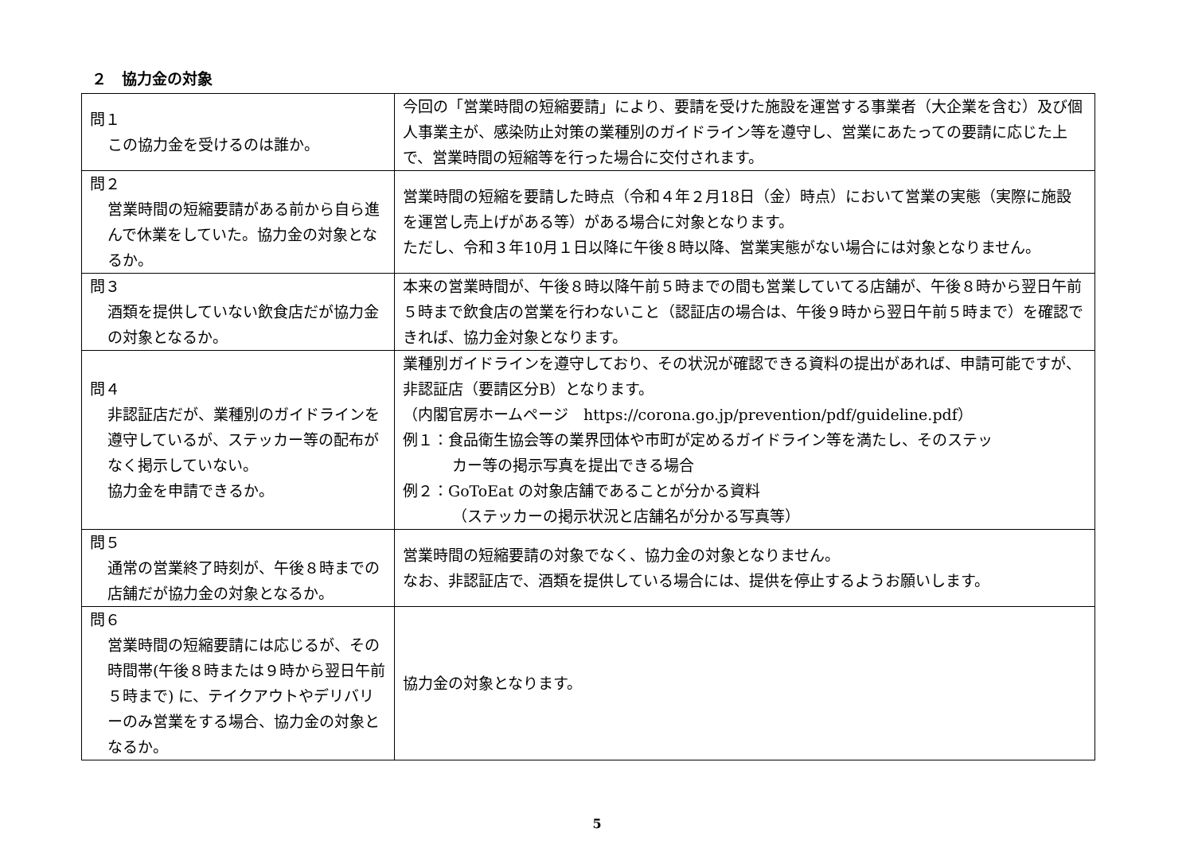２　協力金の対象
| 問１ この協力金を受けるのは誰か。 | 今回の「営業時間の短縮要請」により、要請を受けた施設を運営する事業者（大企業を含む）及び個人事業主が、感染防止対策の業種別のガイドライン等を遵守し、営業にあたっての要請に応じた上で、営業時間の短縮等を行った場合に交付されます。 |
| 問２ 営業時間の短縮要請がある前から自ら進んで休業をしていた。協力金の対象となるか。 | 営業時間の短縮を要請した時点（令和４年２月18日（金）時点）において営業の実態（実際に施設を運営し売上げがある等）がある場合に対象となります。 ただし、令和３年10月１日以降に午後８時以降、営業実態がない場合には対象となりません。 |
| 問３ 酒類を提供していない飲食店だが協力金の対象となるか。 | 本来の営業時間が、午後８時以降午前５時までの間も営業していてる店舗が、午後８時から翌日午前５時まで飲食店の営業を行わないこと（認証店の場合は、午後９時から翌日午前５時まで）を確認できれば、協力金対象となります。 |
| 問４ 非認証店だが、業種別のガイドラインを遵守しているが、ステッカー等の配布がなく掲示していない。 協力金を申請できるか。 | 業種別ガイドラインを遵守しており、その状況が確認できる資料の提出があれば、申請可能ですが、非認証店（要請区分B）となります。 （内閣官房ホームページ https://corona.go.jp/prevention/pdf/guideline.pdf） 例１：食品衛生協会等の業界団体や市町が定めるガイドライン等を満たし、そのステッ カー等の掲示写真を提出できる場合 例２：GoToEat の対象店舗であることが分かる資料 （ステッカーの掲示状況と店舗名が分かる写真等） |
| 問５ 通常の営業終了時刻が、午後８時までの店舗だが協力金の対象となるか。 | 営業時間の短縮要請の対象でなく、協力金の対象となりません。 なお、非認証店で、酒類を提供している場合には、提供を停止するようお願いします。 |
| 問６ 営業時間の短縮要請には応じるが、その時間帯(午後８時または９時から翌日午前５時まで) に、テイクアウトやデリバリーのみ営業をする場合、協力金の対象となるか。 | 協力金の対象となります。 |
5